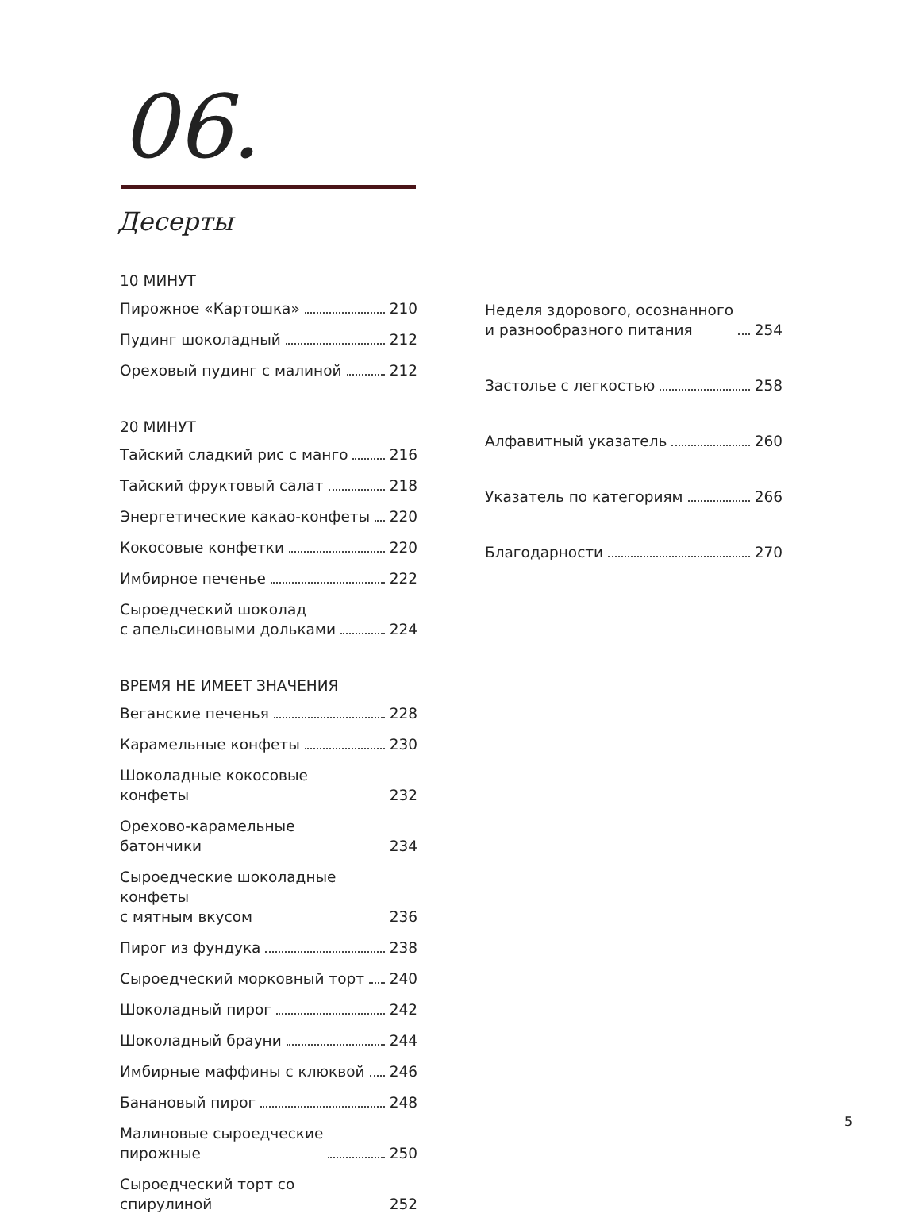06.
Десерты
10 МИНУТ
Пирожное «Картошка» 210
Пудинг шоколадный 212
Ореховый пудинг с малиной 212
20 МИНУТ
Тайский сладкий рис с манго 216
Тайский фруктовый салат 218
Энергетические какао-конфеты 220
Кокосовые конфетки 220
Имбирное печенье 222
Сыроедческий шоколад
с апельсиновыми дольками 224
ВРЕМЯ НЕ ИМЕЕТ ЗНАЧЕНИЯ
Веганские печенья 228
Карамельные конфеты 230
Шоколадные кокосовые конфеты 232
Орехово-карамельные батончики 234
Сыроедческие шоколадные конфеты
с мятным вкусом 236
Пирог из фундука 238
Сыроедческий морковный торт 240
Шоколадный пирог 242
Шоколадный брауни 244
Имбирные маффины с клюквой 246
Банановый пирог 248
Малиновые сыроедческие
пирожные 250
Сыроедческий торт со спирулиной 252
Неделя здорового, осознанного
и разнообразного питания 254
Застолье с легкостью 258
Алфавитный указатель 260
Указатель по категориям 266
Благодарности 270
5